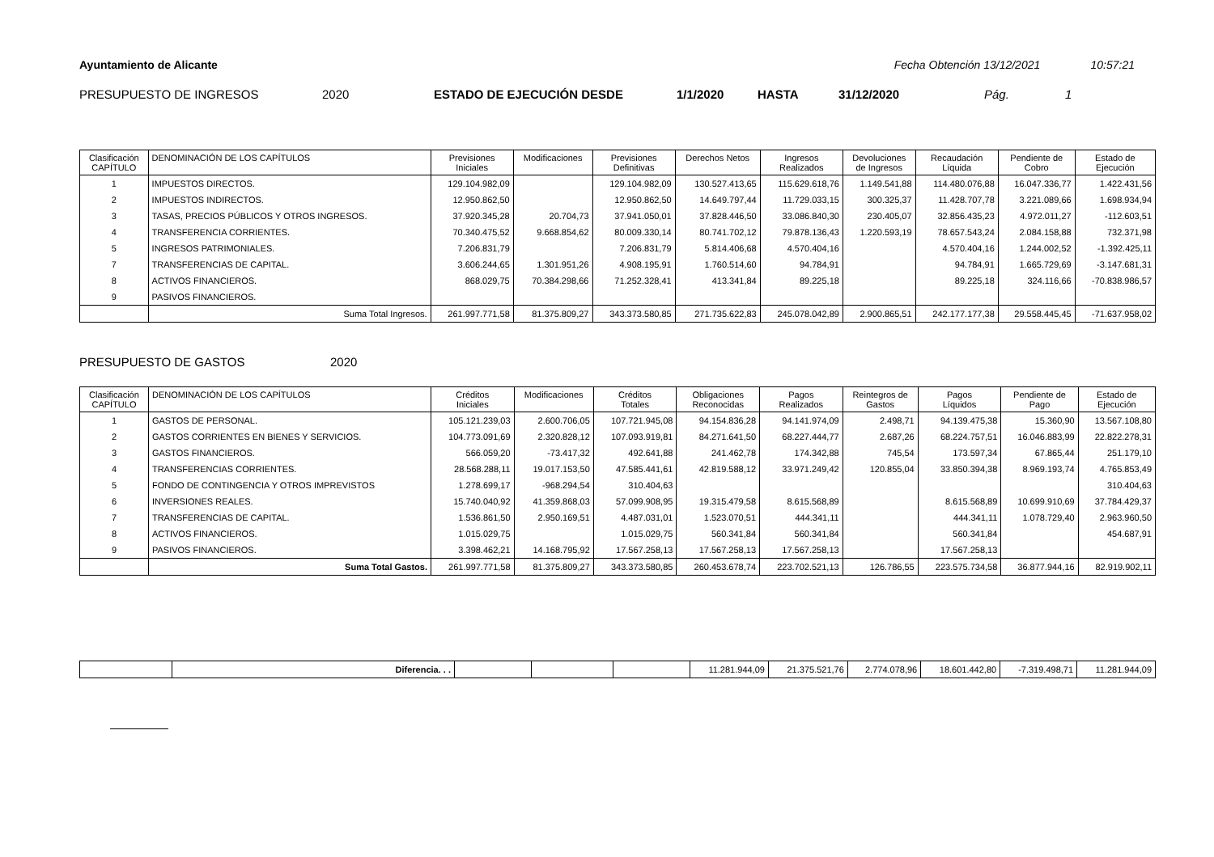Ayuntamiento de Alicante Fecha Obtención 13/12/2021 10:57:21
PRESUPUESTO DE INGRESOS 2020 ESTADO DE EJECUCIÓN DESDE 1/1/2020 HASTA 31/12/2020 Pág. 1
| Clasificación CAPÍTULO | DENOMINACIÓN DE LOS CAPÍTULOS | Previsiones Iniciales | Modificaciones | Previsiones Definitivas | Derechos Netos | Ingresos Realizados | Devoluciones de Ingresos | Recaudación Líquida | Pendiente de Cobro | Estado de Ejecución |
| --- | --- | --- | --- | --- | --- | --- | --- | --- | --- | --- |
| 1 | IMPUESTOS DIRECTOS. | 129.104.982,09 | | 129.104.982,09 | 130.527.413,65 | 115.629.618,76 | 1.149.541,88 | 114.480.076,88 | 16.047.336,77 | 1.422.431,56 |
| 2 | IMPUESTOS INDIRECTOS. | 12.950.862,50 | | 12.950.862,50 | 14.649.797,44 | 11.729.033,15 | 300.325,37 | 11.428.707,78 | 3.221.089,66 | 1.698.934,94 |
| 3 | TASAS, PRECIOS PÚBLICOS Y OTROS INGRESOS. | 37.920.345,28 | 20.704,73 | 37.941.050,01 | 37.828.446,50 | 33.086.840,30 | 230.405,07 | 32.856.435,23 | 4.972.011,27 | -112.603,51 |
| 4 | TRANSFERENCIA CORRIENTES. | 70.340.475,52 | 9.668.854,62 | 80.009.330,14 | 80.741.702,12 | 79.878.136,43 | 1.220.593,19 | 78.657.543,24 | 2.084.158,88 | 732.371,98 |
| 5 | INGRESOS PATRIMONIALES. | 7.206.831,79 | | 7.206.831,79 | 5.814.406,68 | 4.570.404,16 | | 4.570.404,16 | 1.244.002,52 | -1.392.425,11 |
| 7 | TRANSFERENCIAS DE CAPITAL. | 3.606.244,65 | 1.301.951,26 | 4.908.195,91 | 1.760.514,60 | 94.784,91 | | 94.784,91 | 1.665.729,69 | -3.147.681,31 |
| 8 | ACTIVOS FINANCIEROS. | 868.029,75 | 70.384.298,66 | 71.252.328,41 | 413.341,84 | 89.225,18 | | 89.225,18 | 324.116,66 | -70.838.986,57 |
| 9 | PASIVOS FINANCIEROS. | | | | | | | | | |
| | Suma Total Ingresos. | 261.997.771,58 | 81.375.809,27 | 343.373.580,85 | 271.735.622,83 | 245.078.042,89 | 2.900.865,51 | 242.177.177,38 | 29.558.445,45 | -71.637.958,02 |
PRESUPUESTO DE GASTOS 2020
| Clasificación CAPÍTULO | DENOMINACIÓN DE LOS CAPÍTULOS | Créditos Iniciales | Modificaciones | Créditos Totales | Obligaciones Reconocidas | Pagos Realizados | Reintegros de Gastos | Pagos Líquidos | Pendiente de Pago | Estado de Ejecución |
| --- | --- | --- | --- | --- | --- | --- | --- | --- | --- | --- |
| 1 | GASTOS DE PERSONAL. | 105.121.239,03 | 2.600.706,05 | 107.721.945,08 | 94.154.836,28 | 94.141.974,09 | 2.498,71 | 94.139.475,38 | 15.360,90 | 13.567.108,80 |
| 2 | GASTOS CORRIENTES EN BIENES Y SERVICIOS. | 104.773.091,69 | 2.320.828,12 | 107.093.919,81 | 84.271.641,50 | 68.227.444,77 | 2.687,26 | 68.224.757,51 | 16.046.883,99 | 22.822.278,31 |
| 3 | GASTOS FINANCIEROS. | 566.059,20 | -73.417,32 | 492.641,88 | 241.462,78 | 174.342,88 | 745,54 | 173.597,34 | 67.865,44 | 251.179,10 |
| 4 | TRANSFERENCIAS CORRIENTES. | 28.568.288,11 | 19.017.153,50 | 47.585.441,61 | 42.819.588,12 | 33.971.249,42 | 120.855,04 | 33.850.394,38 | 8.969.193,74 | 4.765.853,49 |
| 5 | FONDO DE CONTINGENCIA Y OTROS IMPREVISTOS | 1.278.699,17 | -968.294,54 | 310.404,63 | | | | | | 310.404,63 |
| 6 | INVERSIONES REALES. | 15.740.040,92 | 41.359.868,03 | 57.099.908,95 | 19.315.479,58 | 8.615.568,89 | | 8.615.568,89 | 10.699.910,69 | 37.784.429,37 |
| 7 | TRANSFERENCIAS DE CAPITAL. | 1.536.861,50 | 2.950.169,51 | 4.487.031,01 | 1.523.070,51 | 444.341,11 | | 444.341,11 | 1.078.729,40 | 2.963.960,50 |
| 8 | ACTIVOS FINANCIEROS. | 1.015.029,75 | | 1.015.029,75 | 560.341,84 | 560.341,84 | | 560.341,84 | | 454.687,91 |
| 9 | PASIVOS FINANCIEROS. | 3.398.462,21 | 14.168.795,92 | 17.567.258,13 | 17.567.258,13 | 17.567.258,13 | | 17.567.258,13 | | |
| | Suma Total Gastos. | 261.997.771,58 | 81.375.809,27 | 343.373.580,85 | 260.453.678,74 | 223.702.521,13 | 126.786,55 | 223.575.734,58 | 36.877.944,16 | 82.919.902,11 |
| | Diferencia. . . | | | | 11.281.944,09 | 21.375.521,76 | 2.774.078,96 | 18.601.442,80 | -7.319.498,71 | 11.281.944,09 |